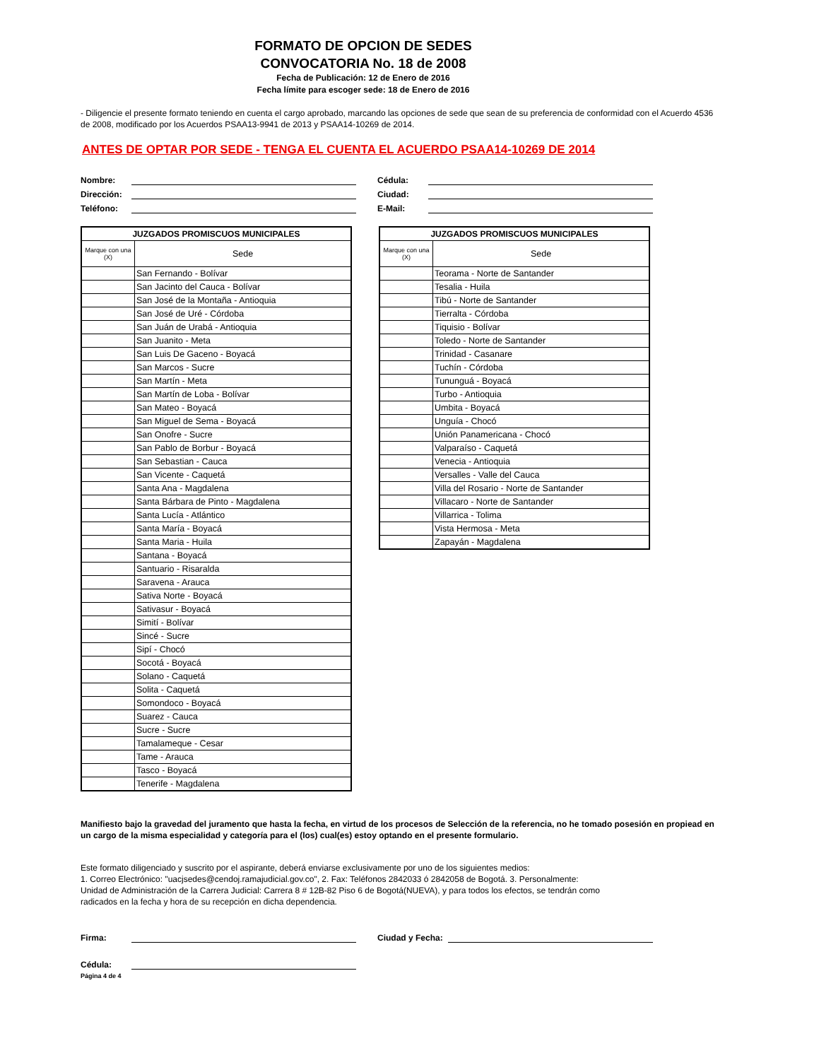FORMATO DE OPCION DE SEDES
CONVOCATORIA No. 18 de 2008
Fecha de Publicación: 12 de Enero de 2016
Fecha límite para escoger sede: 18 de Enero de 2016
- Diligencie el presente formato teniendo en cuenta el cargo aprobado, marcando las opciones de sede que sean de su preferencia de conformidad con el Acuerdo 4536 de 2008, modificado por los Acuerdos PSAA13-9941 de 2013 y PSAA14-10269 de 2014.
ANTES DE OPTAR POR SEDE - TENGA EL CUENTA EL ACUERDO PSAA14-10269 DE 2014
Nombre:
Dirección:
Teléfono:
Cédula:
Ciudad:
E-Mail:
| JUZGADOS PROMISCUOS MUNICIPALES | |
| --- | --- |
| Marque con una (X) | Sede |
| | San Fernando - Bolívar |
| | San Jacinto del Cauca - Bolívar |
| | San José de la Montaña - Antioquia |
| | San José de Uré - Córdoba |
| | San Juán de Urabá - Antioquia |
| | San Juanito - Meta |
| | San Luis De Gaceno - Boyacá |
| | San Marcos - Sucre |
| | San Martín - Meta |
| | San Martín de Loba - Bolívar |
| | San Mateo - Boyacá |
| | San Miguel de Sema - Boyacá |
| | San Onofre - Sucre |
| | San Pablo de Borbur - Boyacá |
| | San Sebastian - Cauca |
| | San Vicente - Caquetá |
| | Santa Ana - Magdalena |
| | Santa Bárbara de Pinto - Magdalena |
| | Santa Lucía - Atlántico |
| | Santa María - Boyacá |
| | Santa Maria - Huila |
| | Santana - Boyacá |
| | Santuario - Risaralda |
| | Saravena - Arauca |
| | Sativa Norte - Boyacá |
| | Sativasur - Boyacá |
| | Simití - Bolívar |
| | Sincé - Sucre |
| | Sipí - Chocó |
| | Socotá - Boyacá |
| | Solano - Caquetá |
| | Solita - Caquetá |
| | Somondoco - Boyacá |
| | Suarez - Cauca |
| | Sucre - Sucre |
| | Tamalameque - Cesar |
| | Tame - Arauca |
| | Tasco - Boyacá |
| | Tenerife - Magdalena |
| JUZGADOS PROMISCUOS MUNICIPALES | |
| --- | --- |
| Marque con una (X) | Sede |
| | Teorama - Norte de Santander |
| | Tesalia - Huila |
| | Tibú - Norte de Santander |
| | Tierralta - Córdoba |
| | Tiquisio - Bolívar |
| | Toledo - Norte de Santander |
| | Trinidad - Casanare |
| | Tuchín - Córdoba |
| | Tununguá - Boyacá |
| | Turbo - Antioquia |
| | Umbita - Boyacá |
| | Unguía - Chocó |
| | Unión Panamericana - Chocó |
| | Valparaíso - Caquetá |
| | Venecia - Antioquia |
| | Versalles - Valle del Cauca |
| | Villa del Rosario - Norte de Santander |
| | Villacaro - Norte de Santander |
| | Villarrica - Tolima |
| | Vista Hermosa - Meta |
| | Zapayán - Magdalena |
Manifiesto bajo la gravedad del juramento que hasta la fecha, en virtud de los procesos de Selección de la referencia, no he tomado posesión en propiead en un cargo de la misma especialidad y categoría para el (los) cual(es) estoy optando en el presente formulario.
Este formato diligenciado y suscrito por el aspirante, deberá enviarse exclusivamente por uno de los siguientes medios:
1. Correo Electrónico: "uacjsedes@cendoj.ramajudicial.gov.co", 2. Fax: Teléfonos 2842033 ó 2842058 de Bogotá. 3. Personalmente:
Unidad de Administración de la Carrera Judicial: Carrera 8 # 12B-82 Piso 6 de Bogotá(NUEVA), y para todos los efectos, se tendrán como
radicados en la fecha y hora de su recepción en dicha dependencia.
Firma:
Cédula:
Ciudad y Fecha:
Página 4 de 4